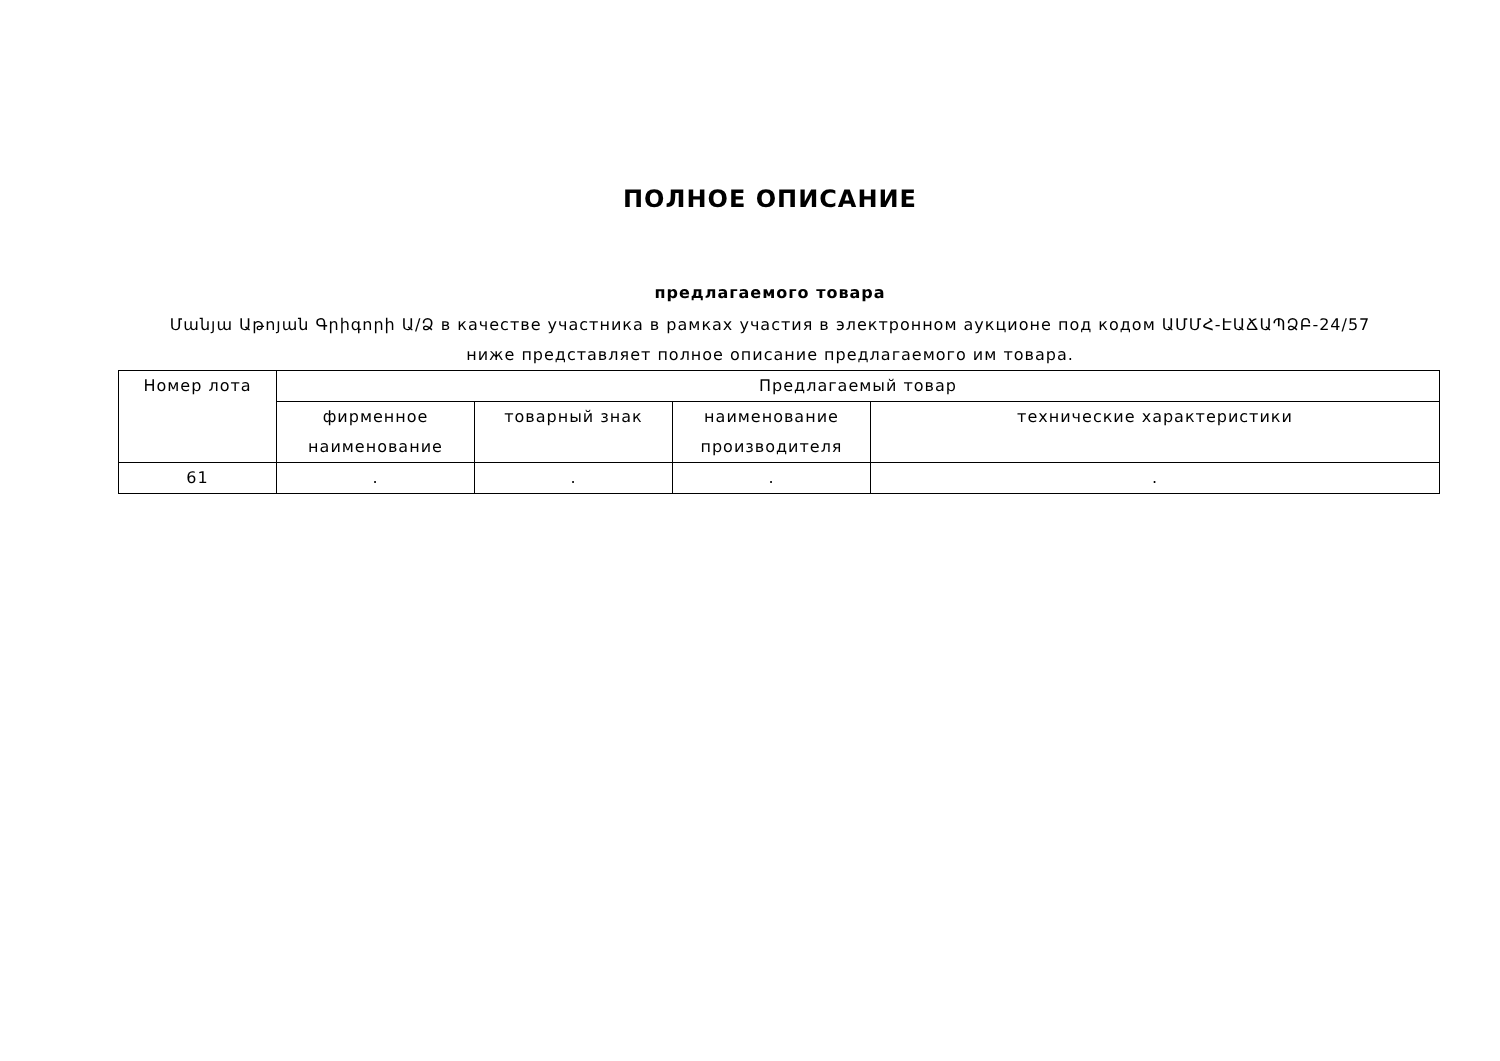ПОЛНОЕ ОПИСАНИЕ
предлагаемого товара
Մանյա Աթոյան Գրիգորի Ա/Ձ в качестве участника в рамках участия в электронном аукционе под кодом ԱՄՄՀ-ԷԱՃԱՊՁԲ-24/57
ниже представляет полное описание предлагаемого им товара.
| Номер лота | Предлагаемый товар | | | |
| --- | --- | --- | --- | --- |
| | фирменное наименование | товарный знак | наименование производителя | технические характеристики |
| 61 | . | . | . | . |